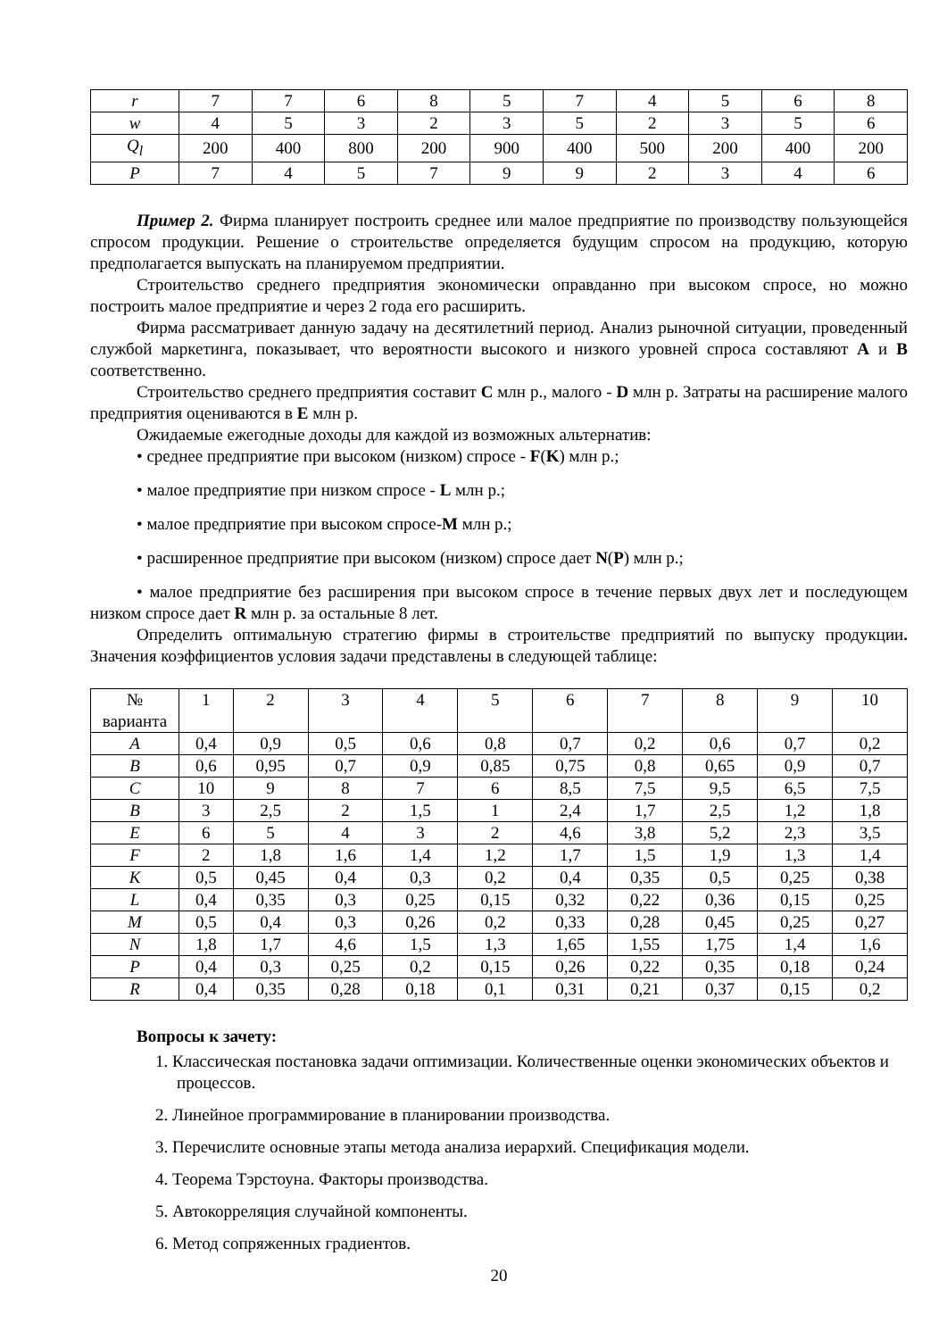| r | 7 | 7 | 6 | 8 | 5 | 7 | 4 | 5 | 6 | 8 |
| w | 4 | 5 | 3 | 2 | 3 | 5 | 2 | 3 | 5 | 6 |
| Q<sub>l</sub> | 200 | 400 | 800 | 200 | 900 | 400 | 500 | 200 | 400 | 200 |
| P | 7 | 4 | 5 | 7 | 9 | 9 | 2 | 3 | 4 | 6 |
Пример 2. Фирма планирует построить среднее или малое предприятие по производству пользующейся спросом продукции. Решение о строительстве определяется будущим спросом на продукцию, которую предполагается выпускать на планируемом предприятии.
Строительство среднего предприятия экономически оправданно при высоком спросе, но можно построить малое предприятие и через 2 года его расширить.
Фирма рассматривает данную задачу на десятилетний период. Анализ рыночной ситуации, проведенный службой маркетинга, показывает, что вероятности высокого и низкого уровней спроса составляют A и B соответственно.
Строительство среднего предприятия составит C млн р., малого - D млн р. Затраты на расширение малого предприятия оцениваются в E млн р.
Ожидаемые ежегодные доходы для каждой из возможных альтернатив:
• среднее предприятие при высоком (низком) спросе - F(K) млн р.;
• малое предприятие при низком спросе - L млн р.;
• малое предприятие при высоком спросе-M млн р.;
• расширенное предприятие при высоком (низком) спросе дает N(P) млн р.;
• малое предприятие без расширения при высоком спросе в течение первых двух лет и последующем низком спросе дает R млн р. за остальные 8 лет.
Определить оптимальную стратегию фирмы в строительстве предприятий по выпуску продукции. Значения коэффициентов условия задачи представлены в следующей таблице:
| № варианта | 1 | 2 | 3 | 4 | 5 | 6 | 7 | 8 | 9 | 10 |
| A | 0,4 | 0,9 | 0,5 | 0,6 | 0,8 | 0,7 | 0,2 | 0,6 | 0,7 | 0,2 |
| B | 0,6 | 0,95 | 0,7 | 0,9 | 0,85 | 0,75 | 0,8 | 0,65 | 0,9 | 0,7 |
| C | 10 | 9 | 8 | 7 | 6 | 8,5 | 7,5 | 9,5 | 6,5 | 7,5 |
| B | 3 | 2,5 | 2 | 1,5 | 1 | 2,4 | 1,7 | 2,5 | 1,2 | 1,8 |
| E | 6 | 5 | 4 | 3 | 2 | 4,6 | 3,8 | 5,2 | 2,3 | 3,5 |
| F | 2 | 1,8 | 1,6 | 1,4 | 1,2 | 1,7 | 1,5 | 1,9 | 1,3 | 1,4 |
| K | 0,5 | 0,45 | 0,4 | 0,3 | 0,2 | 0,4 | 0,35 | 0,5 | 0,25 | 0,38 |
| L | 0,4 | 0,35 | 0,3 | 0,25 | 0,15 | 0,32 | 0,22 | 0,36 | 0,15 | 0,25 |
| M | 0,5 | 0,4 | 0,3 | 0,26 | 0,2 | 0,33 | 0,28 | 0,45 | 0,25 | 0,27 |
| N | 1,8 | 1,7 | 4,6 | 1,5 | 1,3 | 1,65 | 1,55 | 1,75 | 1,4 | 1,6 |
| P | 0,4 | 0,3 | 0,25 | 0,2 | 0,15 | 0,26 | 0,22 | 0,35 | 0,18 | 0,24 |
| R | 0,4 | 0,35 | 0,28 | 0,18 | 0,1 | 0,31 | 0,21 | 0,37 | 0,15 | 0,2 |
Вопросы к зачету:
1. Классическая постановка задачи оптимизации. Количественные оценки экономических объектов и процессов.
2. Линейное программирование в планировании производства.
3. Перечислите основные этапы метода анализа иерархий. Спецификация модели.
4. Теорема Тэрстоуна. Факторы производства.
5. Автокорреляция случайной компоненты.
6. Метод сопряженных градиентов.
20